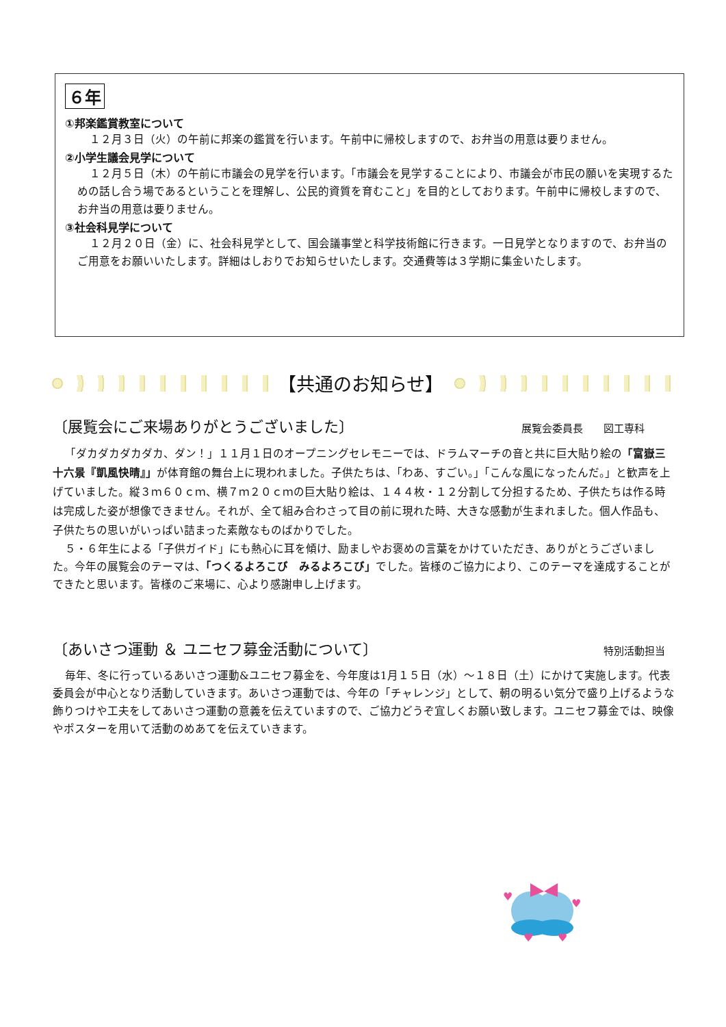６年
①邦楽鑑賞教室について
１２月３日（火）の午前に邦楽の鑑賞を行います。午前中に帰校しますので、お弁当の用意は要りません。
②小学生議会見学について
１２月５日（木）の午前に市議会の見学を行います。「市議会を見学することにより、市議会が市民の願いを実現するための話し合う場であるということを理解し、公民的資質を育むこと」を目的としております。午前中に帰校しますので、お弁当の用意は要りません。
③社会科見学について
１２月２０日（金）に、社会科見学として、国会議事堂と科学技術館に行きます。一日見学となりますので、お弁当のご用意をお願いいたします。詳細はしおりでお知らせいたします。交通費等は３学期に集金いたします。
【共通のお知らせ】
〔展覧会にご来場ありがとうございました〕 展覧会委員長　　図工専科　　　
「ダカダカダカダカ、ダン！」１１月１日のオープニングセレモニーでは、ドラムマーチの音と共に巨大貼り絵の「富嶽三十六景『凱風快晴』」が体育館の舞台上に現われました。子供たちは、「わあ、すごい。」「こんな風になったんだ。」と歓声を上げていました。縦３ｍ６０ｃｍ、横７ｍ２０ｃｍの巨大貼り絵は、１４４枚・１２分割して分担するため、子供たちは作る時は完成した姿が想像できません。それが、全て組み合わさって目の前に現れた時、大きな感動が生まれました。個人作品も、子供たちの思いがいっぱい詰まった素敵なものばかりでした。
５・６年生による「子供ガイド」にも熱心に耳を傾け、励ましやお褒めの言葉をかけていただき、ありがとうございました。今年の展覧会のテーマは、「つくるよろこび　みるよろこび」でした。皆様のご協力により、このテーマを達成することができたと思います。皆様のご来場に、心より感謝申し上げます。
〔あいさつ運動 ＆ ユニセフ募金活動について〕 特別活動担当　
毎年、冬に行っているあいさつ運動&ユニセフ募金を、今年度は1月１５日（水）～１８日（土）にかけて実施します。代表委員会が中心となり活動していきます。あいさつ運動では、今年の「チャレンジ」として、朝の明るい気分で盛り上げるような飾りつけや工夫をしてあいさつ運動の意義を伝えていますので、ご協力どうぞ宜しくお願い致します。ユニセフ募金では、映像やポスターを用いて活動のめあてを伝えていきます。
♥
♥
♥
♥